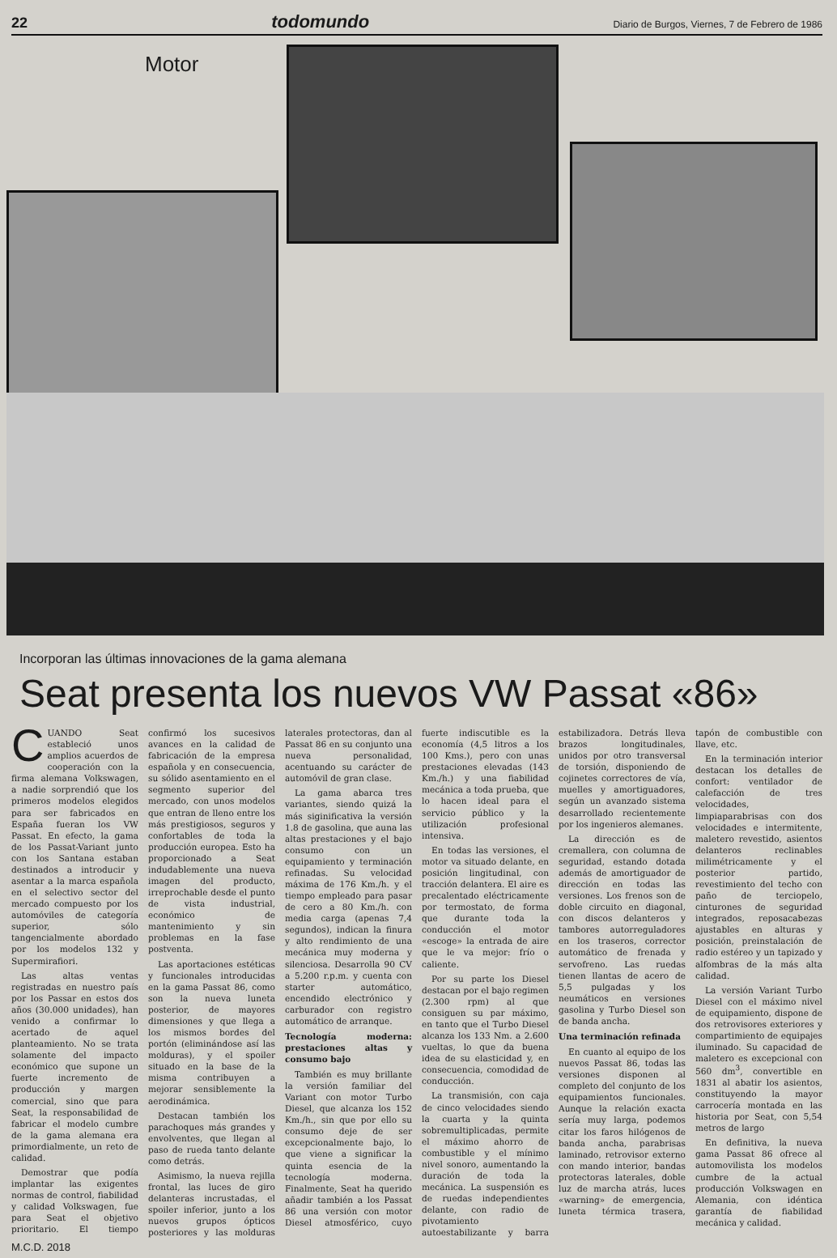22 todomundo Diario de Burgos, Viernes, 7 de Febrero de 1986
Motor
Incorporan las últimas innovaciones de la gama alemana
Seat presenta los nuevos VW Passat «86»
CUANDO Seat estableció unos amplios acuerdos de cooperación con la firma alemana Volkswagen, a nadie sorprendió que los primeros modelos elegidos para ser fabricados en España fueran los VW Passat. En efecto, la gama de los Passat-Variant junto con los Santana estaban destinados a introducir y asentar a la marca española en el selectivo sector del mercado compuesto por los automóviles de categoría superior, sólo tangencialmente abordado por los modelos 132 y Supermirafiori.
Las altas ventas registradas en nuestro país por los Passar en estos dos años (30.000 unidades), han venido a confirmar lo acertado de aquel planteamiento. No se trata solamente del impacto económico que supone un fuerte incremento de producción y margen comercial, sino que para Seat, la responsabilidad de fabricar el modelo cumbre de la gama alemana era primordialmente, un reto de calidad.
Demostrar que podía implantar las exigentes normas de control, fiabilidad y calidad Volkswagen, fue para Seat el objetivo prioritario. El tiempo confirmó los sucesivos avances en la calidad de fabricación de la empresa española y en consecuencia, su sólido asentamiento en el segmento superior del mercado, con unos modelos que entran de lleno entre los más prestigiosos, seguros y confortables de toda la producción europea. Esto ha proporcionado a Seat indudablemente una nueva imagen del producto, irreprochable desde el punto de vista industrial, económico de mantenimiento y sin problemas en la fase postventa.
Las aportaciones estéticas y funcionales introducidas en la gama Passat 86, como son la nueva luneta posterior, de mayores dimensiones y que llega a los mismos bordes del portón (eliminándose así las molduras), y el spoiler situado en la base de la misma contribuyen a mejorar sensiblemente la aerodinámica.
Destacan también los parachoques más grandes y envolventes, que llegan al paso de rueda tanto delante como detrás.
Asimismo, la nueva rejilla frontal, las luces de giro delanteras incrustadas, el spoiler inferior, junto a los nuevos grupos ópticos posteriores y las molduras laterales protectoras, dan al Passat 86 en su conjunto una nueva personalidad, acentuando su carácter de automóvil de gran clase.
La gama abarca tres variantes, siendo quizá la más siginificativa la versión 1.8 de gasolina, que auna las altas prestaciones y el bajo consumo con un equipamiento y terminación refinadas. Su velocidad máxima de 176 Km./h. y el tiempo empleado para pasar de cero a 80 Km./h. con media carga (apenas 7,4 segundos), indican la finura y alto rendimiento de una mecánica muy moderna y silenciosa. Desarrolla 90 CV a 5.200 r.p.m. y cuenta con starter automático, encendido electrónico y carburador con registro automático de arranque.
Tecnología moderna: prestaciones altas y consumo bajo
También es muy brillante la versión familiar del Variant con motor Turbo Diesel, que alcanza los 152 Km./h., sin que por ello su consumo deje de ser excepcionalmente bajo, lo que viene a significar la quinta esencia de la tecnología moderna. Finalmente, Seat ha querido añadir también a los Passat 86 una versión con motor Diesel atmosférico, cuyo fuerte indiscutible es la economía (4,5 litros a los 100 Kms.), pero con unas prestaciones elevadas (143 Km./h.) y una fiabilidad mecánica a toda prueba, que lo hacen ideal para el servicio público y la utilización profesional intensiva.
En todas las versiones, el motor va situado delante, en posición lingitudinal, con tracción delantera. El aire es precalentado eléctricamente por termostato, de forma que durante toda la conducción el motor «escoge» la entrada de aire que le va mejor: frío o caliente.
Por su parte los Diesel destacan por el bajo regimen (2.300 rpm) al que consiguen su par máximo, en tanto que el Turbo Diesel alcanza los 133 Nm. a 2.600 vueltas, lo que da buena idea de su elasticidad y, en consecuencia, comodidad de conducción.
La transmisión, con caja de cinco velocidades siendo la cuarta y la quinta sobremultiplicadas, permite el máximo ahorro de combustible y el mínimo nivel sonoro, aumentando la duración de toda la mecánica. La suspensión es de ruedas independientes delante, con radio de pivotamiento autoestabilizante y barra estabilizadora. Detrás lleva brazos longitudinales, unidos por otro transversal de torsión, disponiendo de cojinetes correctores de vía, muelles y amortiguadores, según un avanzado sistema desarrollado recientemente por los ingenieros alemanes.
La dirección es de cremallera, con columna de seguridad, estando dotada además de amortiguador de dirección en todas las versiones. Los frenos son de doble circuito en diagonal, con discos delanteros y tambores autorreguladores en los traseros, corrector automático de frenada y servofreno. Las ruedas tienen llantas de acero de 5,5 pulgadas y los neumáticos en versiones gasolina y Turbo Diesel son de banda ancha.
Una terminación refinada
En cuanto al equipo de los nuevos Passat 86, todas las versiones disponen al completo del conjunto de los equipamientos funcionales. Aunque la relación exacta sería muy larga, podemos citar los faros hilógenos de banda ancha, parabrisas laminado, retrovisor externo con mando interior, bandas protectoras laterales, doble luz de marcha atrás, luces «warning» de emergencia, luneta térmica trasera, tapón de combustible con llave, etc.
En la terminación interior destacan los detalles de confort: ventilador de calefacción de tres velocidades, limpiaparabrisas con dos velocidades e intermitente, maletero revestido, asientos delanteros reclinables milimétricamente y el posterior partido, revestimiento del techo con paño de terciopelo, cinturones de seguridad integrados, reposacabezas ajustables en alturas y posición, preinstalación de radio estéreo y un tapizado y alfombras de la más alta calidad.
La versión Variant Turbo Diesel con el máximo nivel de equipamiento, dispone de dos retrovisores exteriores y compartimiento de equipajes iluminado. Su capacidad de maletero es excepcional con 560 dm<sup>3</sup>, convertible en 1831 al abatir los asientos, constituyendo la mayor carrocería montada en las historia por Seat, con 5,54 metros de largo
En definitiva, la nueva gama Passat 86 ofrece al automovilista los modelos cumbre de la actual producción Volkswagen en Alemania, con idéntica garantía de fiabilidad mecánica y calidad.
M.C.D. 2018